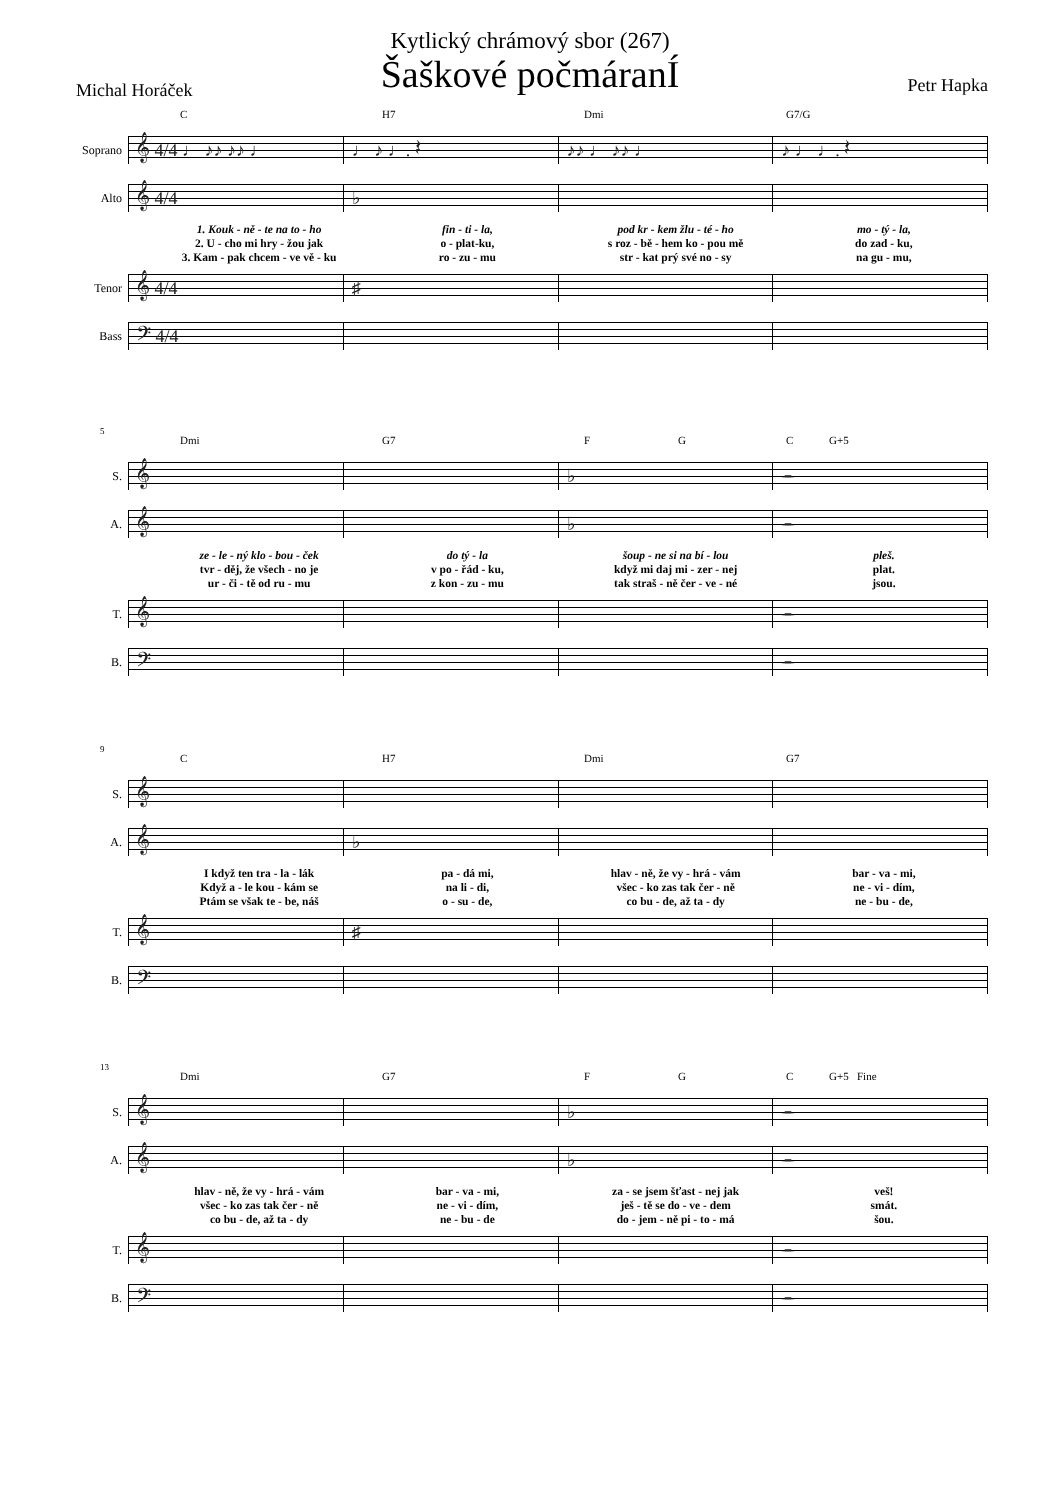Kytlický chrámový sbor (267)
Šaškové počmáranÍ
Michal Horáček Petr Hapka
C H7 Dmi G7/G
Soprano
𝄞 4/4 ♩ ♪♪ ♪♪ ♩ ♩ ♪ ♩. 𝄽 ♪♪ ♩ ♪♪ ♩ ♪ ♩ ♩. 𝄽
Alto
𝄞 4/4 ♭
1. Kouk - ně - te na to - ho fin - ti - la, pod kr - kem žlu - té - ho mo - tý - la,
2. U - cho mi hry - žou jak o - plat-ku, s roz - bě - hem ko - pou mě do zad - ku,
3. Kam - pak chcem - ve vě - ku ro - zu - mu str - kat prý své no - sy na gu - mu,
Tenor
𝄞 4/4 ♯
Bass
𝄢 4/4
5
Dmi G7 F G C G+5
S.
𝄞 ♭ 𝄼
A.
𝄞 ♭ 𝄼
ze - le - ný klo - bou - ček do tý - la šoup - ne si na bí - lou pleš.
tvr - děj, že všech - no je v po - řád - ku, když mi daj mi - zer - nej plat.
ur - či - tě od ru - mu z kon - zu - mu tak straš - ně čer - ve - né jsou.
T.
𝄞 𝄼
B.
𝄢 𝄼
9
C H7 Dmi G7
S.
𝄞
A.
𝄞 ♭
I když ten tra - la - lák pa - dá mi, hlav - ně, že vy - hrá - vám bar - va - mi,
Když a - le kou - kám se na li - di, všec - ko zas tak čer - ně ne - vi - dím,
Ptám se však te - be, náš o - su - de, co bu - de, až ta - dy ne - bu - de,
T.
𝄞 ♯
B.
𝄢
13
Dmi G7 F G C G+5 Fine
S.
𝄞 ♭ 𝄼
A.
𝄞 ♭ 𝄼
hlav - ně, že vy - hrá - vám bar - va - mi, za - se jsem šťast - nej jak veš!
všec - ko zas tak čer - ně ne - vi - dím, ješ - tě se do - ve - dem smát.
co bu - de, až ta - dy ne - bu - de do - jem - ně pi - to - má šou.
T.
𝄞 𝄼
B.
𝄢 𝄼